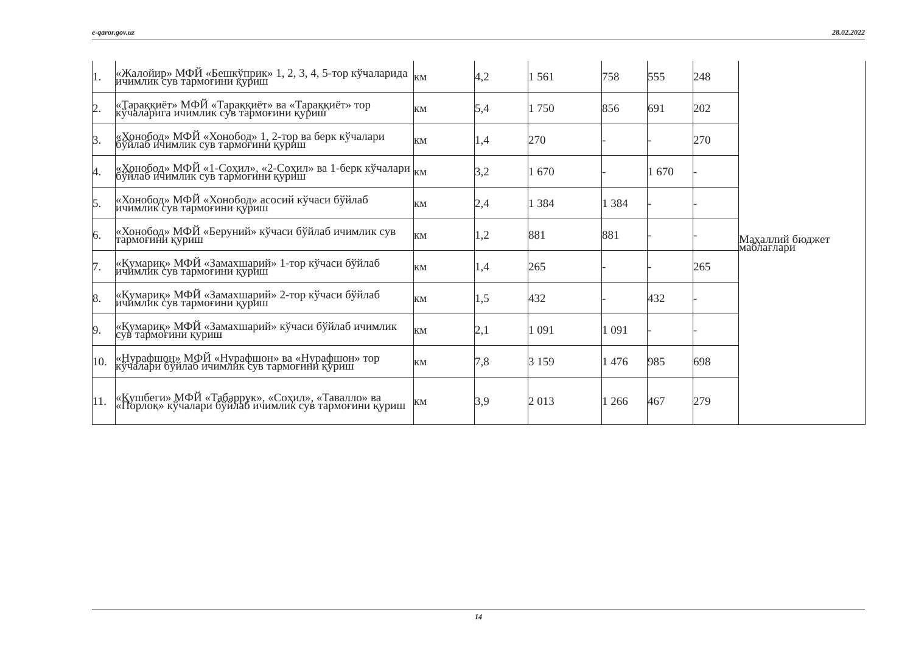e-qaror.gov.uz 28.02.2022
| 1. | «Жалойир» МФЙ «Бешкўприк» 1, 2, 3, 4, 5-тор кўчаларида ичимлик сув тармоғини қуриш | км | 4,2 | 1 561 | 758 | 555 | 248 | Маҳаллий бюджет маблағлари |
| 2. | «Тараққиёт» МФЙ «Тараққиёт» ва «Тараққиёт» тор кўчаларига ичимлик сув тармоғини қуриш | км | 5,4 | 1 750 | 856 | 691 | 202 | |
| 3. | «Хонобод» МФЙ «Хонобод» 1, 2-тор ва берк кўчалари бўйлаб ичимлик сув тармоғини қуриш | км | 1,4 | 270 | - | - | 270 | |
| 4. | «Хонобод» МФЙ «1-Соҳил», «2-Соҳил» ва 1-берк кўчалари бўйлаб ичимлик сув тармоғини қуриш | км | 3,2 | 1 670 | - | 1 670 | - | |
| 5. | «Хонобод» МФЙ «Хонобод» асосий кўчаси бўйлаб ичимлик сув тармоғини қуриш | км | 2,4 | 1 384 | 1 384 | - | - | |
| 6. | «Хонобод» МФЙ «Беруний» кўчаси бўйлаб ичимлик сув тармоғини қуриш | км | 1,2 | 881 | 881 | - | - | |
| 7. | «Қумариқ» МФЙ «Замахшарий» 1-тор кўчаси бўйлаб ичимлик сув тармоғини қуриш | км | 1,4 | 265 | - | - | 265 | |
| 8. | «Қумариқ» МФЙ «Замахшарий» 2-тор кўчаси бўйлаб ичимлик сув тармоғини қуриш | км | 1,5 | 432 | - | 432 | - | |
| 9. | «Қумариқ» МФЙ «Замахшарий» кўчаси бўйлаб ичимлик сув тармоғини қуриш | км | 2,1 | 1 091 | 1 091 | - | - | |
| 10. | «Нурафшон» МФЙ «Нурафшон» ва «Нурафшон» тор кўчалари бўйлаб ичимлик сув тармоғини қуриш | км | 7,8 | 3 159 | 1 476 | 985 | 698 | |
| 11. | «Қушбеги» МФЙ «Табаррук», «Соҳил», «Тавалло» ва «Порлоқ» кўчалари бўйлаб ичимлик сув тармоғини қуриш | км | 3,9 | 2 013 | 1 266 | 467 | 279 | |
14